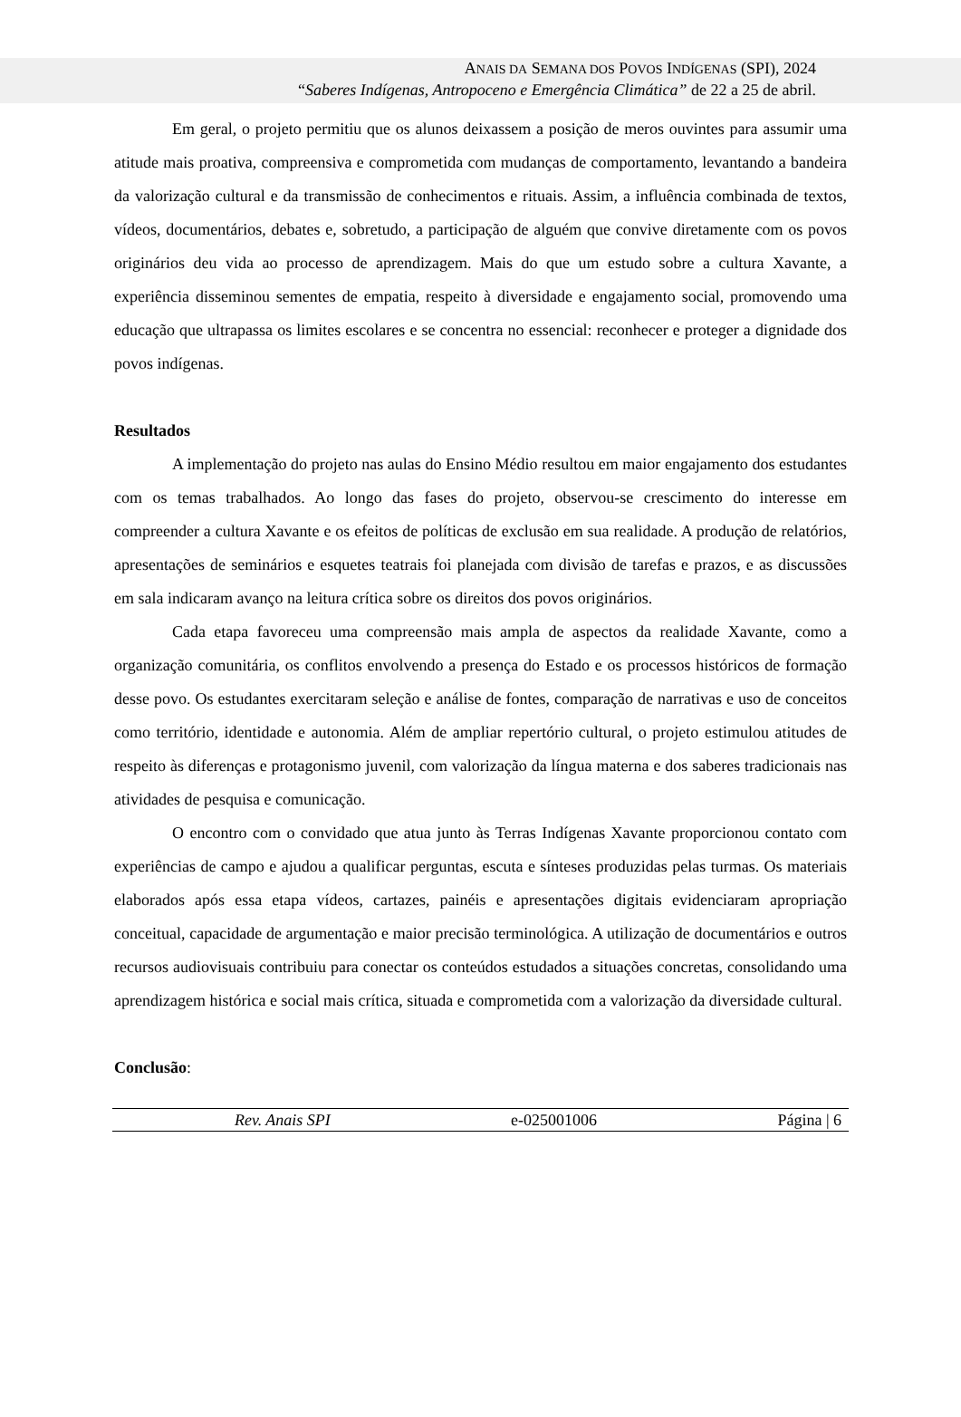ANAIS DA SEMANA DOS POVOS INDÍGENAS (SPI), 2024
“Saberes Indígenas, Antropoceno e Emergência Climática” de 22 a 25 de abril.
Em geral, o projeto permitiu que os alunos deixassem a posição de meros ouvintes para assumir uma atitude mais proativa, compreensiva e comprometida com mudanças de comportamento, levantando a bandeira da valorização cultural e da transmissão de conhecimentos e rituais. Assim, a influência combinada de textos, vídeos, documentários, debates e, sobretudo, a participação de alguém que convive diretamente com os povos originários deu vida ao processo de aprendizagem. Mais do que um estudo sobre a cultura Xavante, a experiência disseminou sementes de empatia, respeito à diversidade e engajamento social, promovendo uma educação que ultrapassa os limites escolares e se concentra no essencial: reconhecer e proteger a dignidade dos povos indígenas.
Resultados
A implementação do projeto nas aulas do Ensino Médio resultou em maior engajamento dos estudantes com os temas trabalhados. Ao longo das fases do projeto, observou-se crescimento do interesse em compreender a cultura Xavante e os efeitos de políticas de exclusão em sua realidade. A produção de relatórios, apresentações de seminários e esquetes teatrais foi planejada com divisão de tarefas e prazos, e as discussões em sala indicaram avanço na leitura crítica sobre os direitos dos povos originários.
Cada etapa favoreceu uma compreensão mais ampla de aspectos da realidade Xavante, como a organização comunitária, os conflitos envolvendo a presença do Estado e os processos históricos de formação desse povo. Os estudantes exercitaram seleção e análise de fontes, comparação de narrativas e uso de conceitos como território, identidade e autonomia. Além de ampliar repertório cultural, o projeto estimulou atitudes de respeito às diferenças e protagonismo juvenil, com valorização da língua materna e dos saberes tradicionais nas atividades de pesquisa e comunicação.
O encontro com o convidado que atua junto às Terras Indígenas Xavante proporcionou contato com experiências de campo e ajudou a qualificar perguntas, escuta e sínteses produzidas pelas turmas. Os materiais elaborados após essa etapa vídeos, cartazes, painéis e apresentações digitais evidenciaram apropriação conceitual, capacidade de argumentação e maior precisão terminológica. A utilização de documentários e outros recursos audiovisuais contribuiu para conectar os conteúdos estudados a situações concretas, consolidando uma aprendizagem histórica e social mais crítica, situada e comprometida com a valorização da diversidade cultural.
Conclusão:
Rev. Anais SPI e-025001006 Página | 6